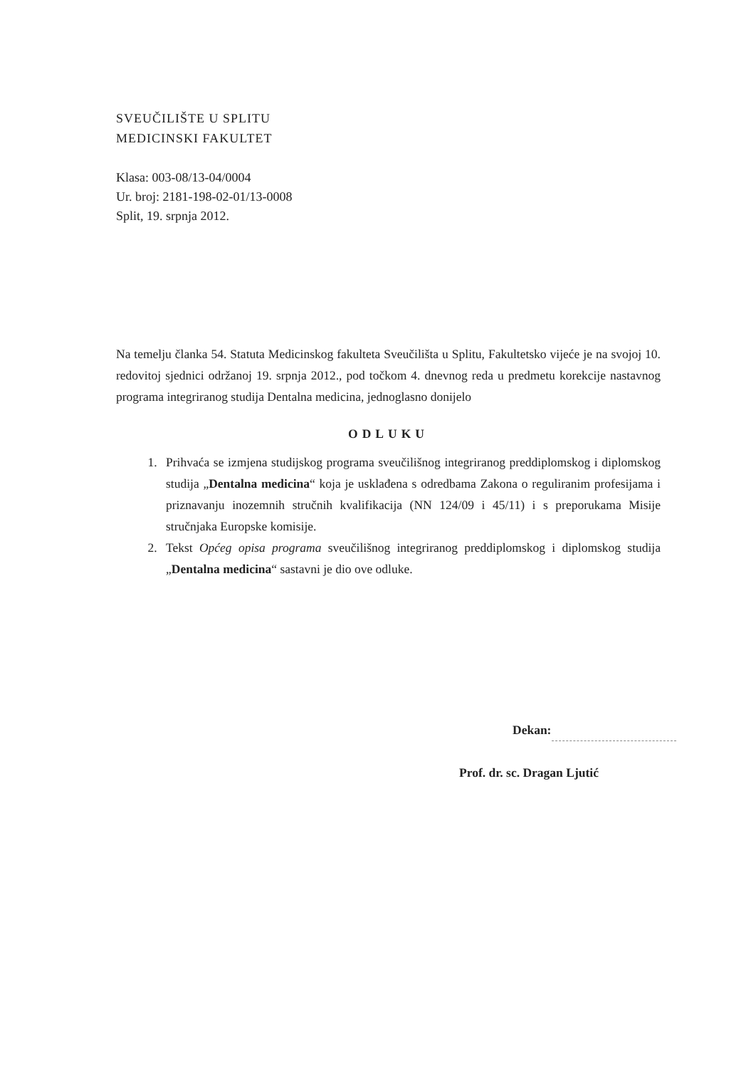SVEUČILIŠTE U SPLITU
MEDICINSKI FAKULTET
Klasa: 003-08/13-04/0004
Ur. broj: 2181-198-02-01/13-0008
Split, 19. srpnja 2012.
Na temelju članka 54. Statuta Medicinskog fakulteta Sveučilišta u Splitu, Fakultetsko vijeće je na svojoj 10. redovitoj sjednici održanoj 19. srpnja 2012., pod točkom 4. dnevnog reda u predmetu korekcije nastavnog programa integriranog studija Dentalna medicina, jednoglasno donijelo
ODLUKU
1. Prihvaća se izmjena studijskog programa sveučilišnog integriranog preddiplomskog i diplomskog studija „Dentalna medicina“ koja je usklađena s odredbama Zakona o reguliranim profesijama i priznavanju inozemnih stručnih kvalifikacija (NN 124/09 i 45/11) i s preporukama Misije stručnjaka Europske komisije.
2. Tekst Općeg opisa programa sveučilišnog integriranog preddiplomskog i diplomskog studija „Dentalna medicina“ sastavni je dio ove odluke.
Dekan:
Prof. dr. sc. Dragan Ljutić